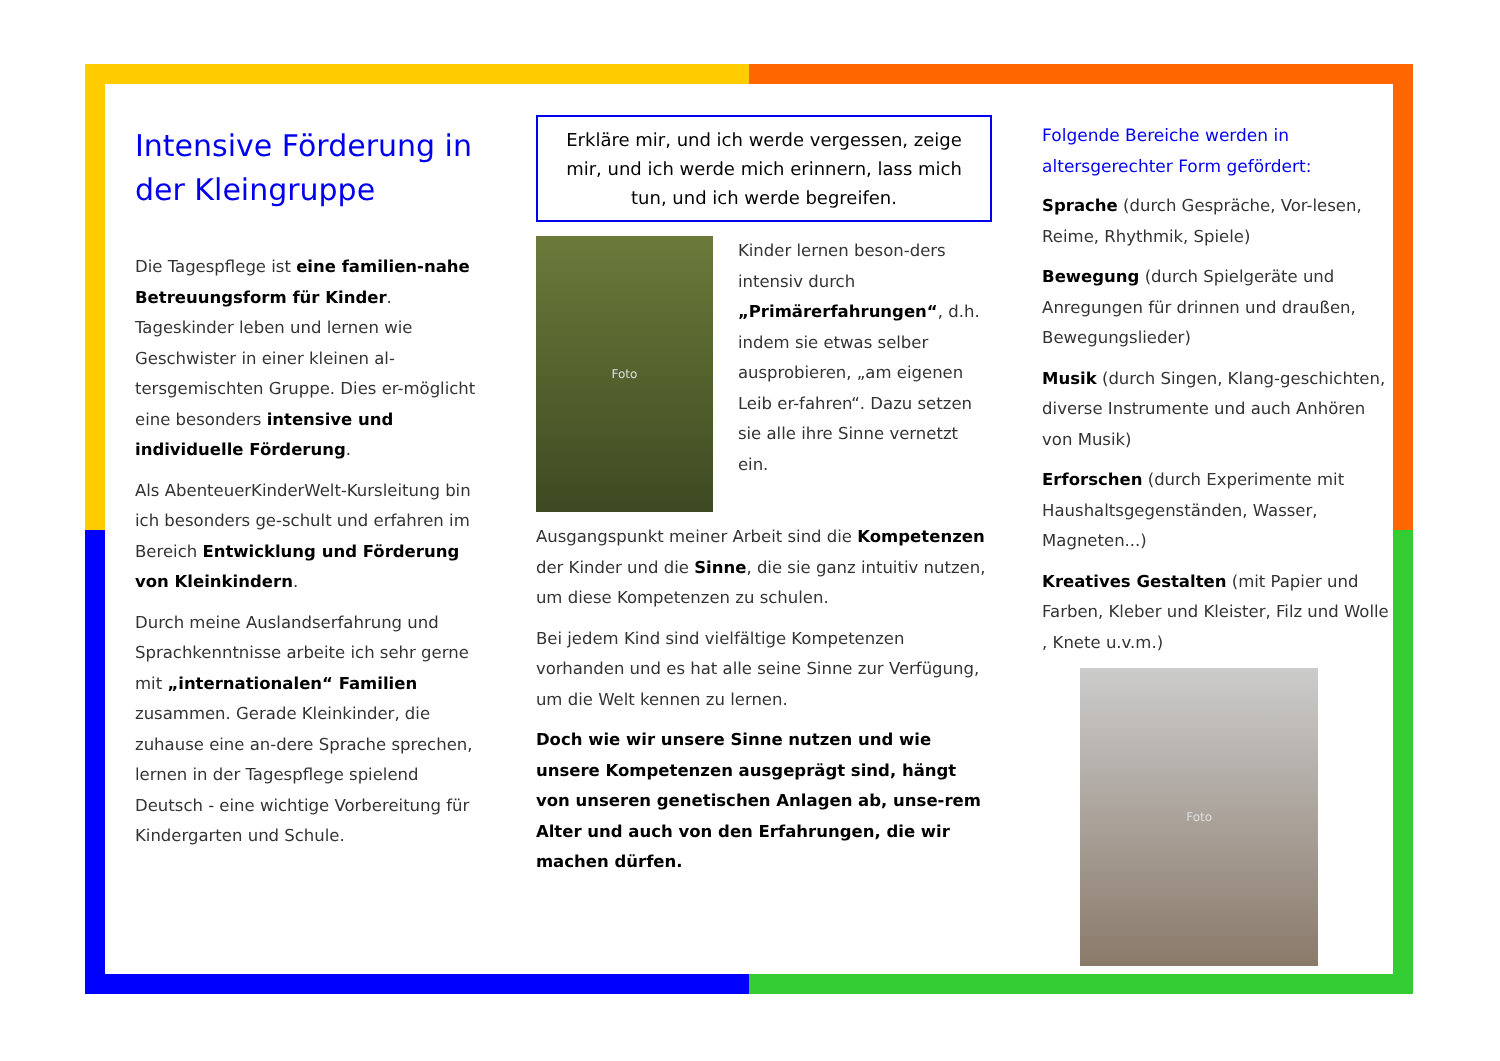Intensive Förderung in der Kleingruppe
Die Tagespflege ist eine familien-nahe Betreuungsform für Kinder. Tageskinder leben und lernen wie Geschwister in einer kleinen al-tersgemischten Gruppe. Dies er-möglicht eine besonders intensive und individuelle Förderung.
Als AbenteuerKinderWelt-Kursleitung bin ich besonders ge-schult und erfahren im Bereich Entwicklung und Förderung von Kleinkindern.
Durch meine Auslandserfahrung und Sprachkenntnisse arbeite ich sehr gerne mit „internationalen“ Familien zusammen. Gerade Kleinkinder, die zuhause eine an-dere Sprache sprechen, lernen in der Tagespflege spielend Deutsch - eine wichtige Vorbereitung für Kindergarten und Schule.
Erkläre mir, und ich werde vergessen, zeige mir, und ich werde mich erinnern, lass mich tun, und ich werde begreifen.
Foto
Kinder lernen beson-ders intensiv durch „Primärerfahrungen“, d.h. indem sie etwas selber ausprobieren, „am eigenen Leib er-fahren“. Dazu setzen sie alle ihre Sinne vernetzt ein.
Ausgangspunkt meiner Arbeit sind die Kompetenzen der Kinder und die Sinne, die sie ganz intuitiv nutzen, um diese Kompetenzen zu schulen.
Bei jedem Kind sind vielfältige Kompetenzen vorhanden und es hat alle seine Sinne zur Verfügung, um die Welt kennen zu lernen.
Doch wie wir unsere Sinne nutzen und wie unsere Kompetenzen ausgeprägt sind, hängt von unseren genetischen Anlagen ab, unse-rem Alter und auch von den Erfahrungen, die wir machen dürfen.
Folgende Bereiche werden in altersgerechter Form gefördert:
Sprache (durch Gespräche, Vor-lesen, Reime, Rhythmik, Spiele)
Bewegung (durch Spielgeräte und Anregungen für drinnen und draußen, Bewegungslieder)
Musik (durch Singen, Klang-geschichten, diverse Instrumente und auch Anhören von Musik)
Erforschen (durch Experimente mit Haushaltsgegenständen, Wasser, Magneten...)
Kreatives Gestalten (mit Papier und Farben, Kleber und Kleister, Filz und Wolle , Knete u.v.m.)
Foto